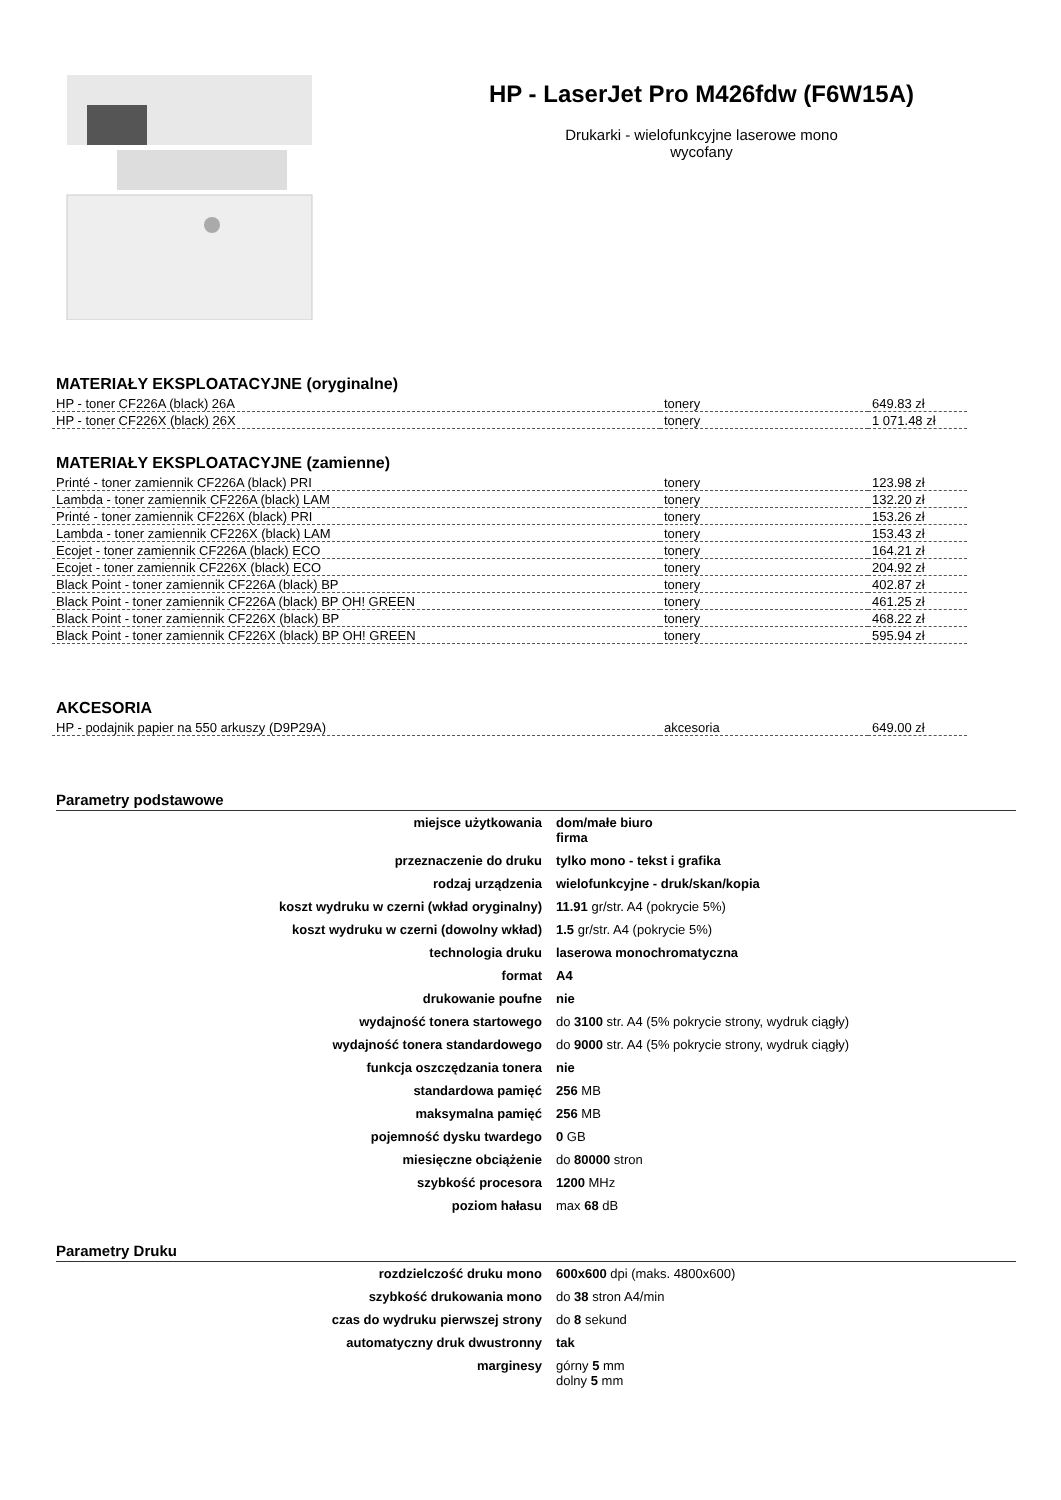HP - LaserJet Pro M426fdw (F6W15A)
Drukarki - wielofunkcyjne laserowe mono
wycofany
MATERIAŁY EKSPLOATACYJNE (oryginalne)
| HP - toner CF226A (black) 26A | tonery | 649.83 zł |
| HP - toner CF226X (black) 26X | tonery | 1 071.48 zł |
MATERIAŁY EKSPLOATACYJNE (zamienne)
| Printé - toner zamiennik CF226A (black) PRI | tonery | 123.98 zł |
| Lambda - toner zamiennik CF226A (black) LAM | tonery | 132.20 zł |
| Printé - toner zamiennik CF226X (black) PRI | tonery | 153.26 zł |
| Lambda - toner zamiennik CF226X (black) LAM | tonery | 153.43 zł |
| Ecojet - toner zamiennik CF226A (black) ECO | tonery | 164.21 zł |
| Ecojet - toner zamiennik CF226X (black) ECO | tonery | 204.92 zł |
| Black Point - toner zamiennik CF226A (black) BP | tonery | 402.87 zł |
| Black Point - toner zamiennik CF226A (black) BP OH! GREEN | tonery | 461.25 zł |
| Black Point - toner zamiennik CF226X (black) BP | tonery | 468.22 zł |
| Black Point - toner zamiennik CF226X (black) BP OH! GREEN | tonery | 595.94 zł |
AKCESORIA
| HP - podajnik papier na 550 arkuszy (D9P29A) | akcesoria | 649.00 zł |
Parametry podstawowe
| miejsce użytkowania | dom/małe biuro firma |
| przeznaczenie do druku | tylko mono - tekst i grafika |
| rodzaj urządzenia | wielofunkcyjne - druk/skan/kopia |
| koszt wydruku w czerni (wkład oryginalny) | 11.91 gr/str. A4 (pokrycie 5%) |
| koszt wydruku w czerni (dowolny wkład) | 1.5 gr/str. A4 (pokrycie 5%) |
| technologia druku | laserowa monochromatyczna |
| format | A4 |
| drukowanie poufne | nie |
| wydajność tonera startowego | do 3100 str. A4 (5% pokrycie strony, wydruk ciągły) |
| wydajność tonera standardowego | do 9000 str. A4 (5% pokrycie strony, wydruk ciągły) |
| funkcja oszczędzania tonera | nie |
| standardowa pamięć | 256 MB |
| maksymalna pamięć | 256 MB |
| pojemność dysku twardego | 0 GB |
| miesięczne obciążenie | do 80000 stron |
| szybkość procesora | 1200 MHz |
| poziom hałasu | max 68 dB |
Parametry Druku
| rozdzielczość druku mono | 600x600 dpi (maks. 4800x600) |
| szybkość drukowania mono | do 38 stron A4/min |
| czas do wydruku pierwszej strony | do 8 sekund |
| automatyczny druk dwustronny | tak |
| marginesy | górny 5 mm dolny 5 mm |